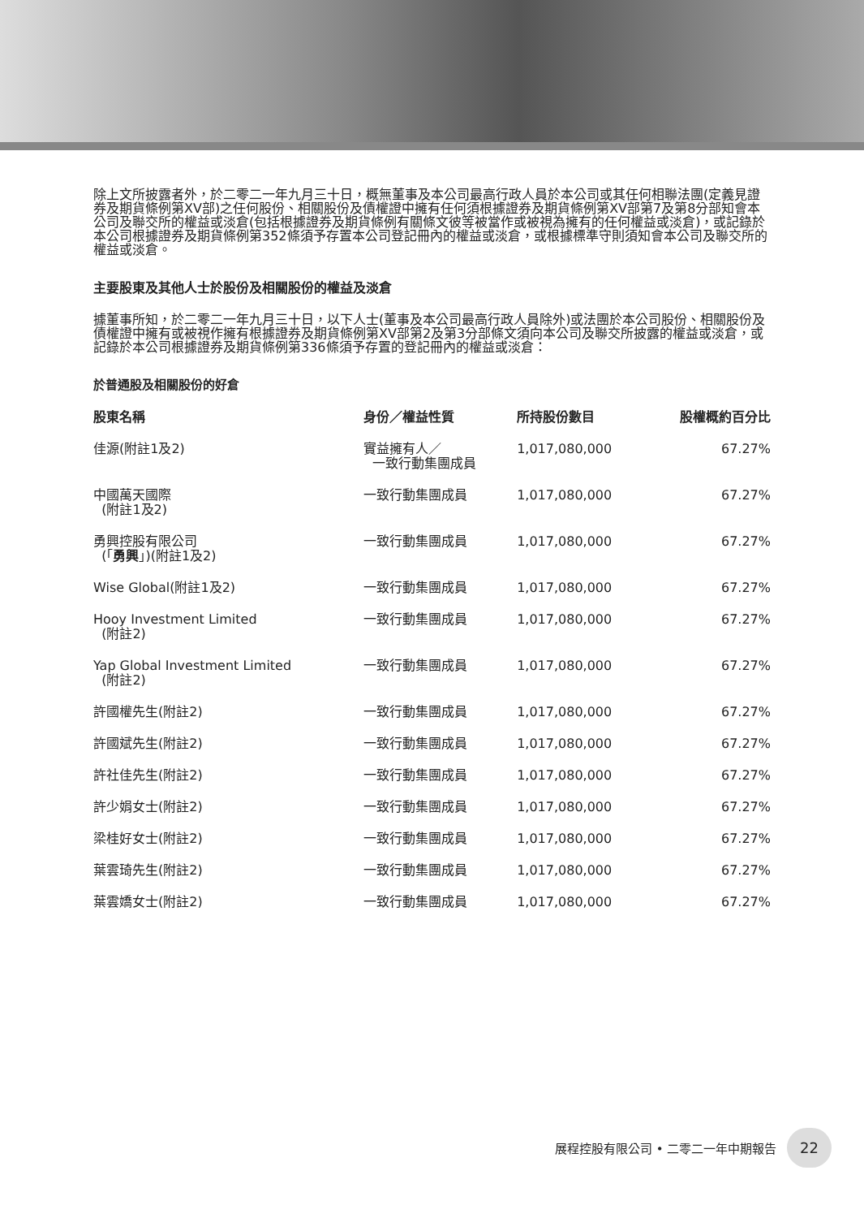除上文所披露者外，於二零二一年九月三十日，概無董事及本公司最高行政人員於本公司或其任何相聯法團(定義見證券及期貨條例第XV部)之任何股份、相關股份及債權證中擁有任何須根據證券及期貨條例第XV部第7及第8分部知會本公司及聯交所的權益或淡倉(包括根據證券及期貨條例有關條文彼等被當作或被視為擁有的任何權益或淡倉)，或記錄於本公司根據證券及期貨條例第352條須予存置本公司登記冊內的權益或淡倉，或根據標準守則須知會本公司及聯交所的權益或淡倉。
主要股東及其他人士於股份及相關股份的權益及淡倉
據董事所知，於二零二一年九月三十日，以下人士(董事及本公司最高行政人員除外)或法團於本公司股份、相關股份及債權證中擁有或被視作擁有根據證券及期貨條例第XV部第2及第3分部條文須向本公司及聯交所披露的權益或淡倉，或記錄於本公司根據證券及期貨條例第336條須予存置的登記冊內的權益或淡倉：
於普通股及相關股份的好倉
| 股東名稱 | 身份／權益性質 | 所持股份數目 | 股權概約百分比 |
| --- | --- | --- | --- |
| 佳源(附註1及2) | 實益擁有人／ 一致行動集團成員 | 1,017,080,000 | 67.27% |
| 中國萬天國際 (附註1及2) | 一致行動集團成員 | 1,017,080,000 | 67.27% |
| 勇興控股有限公司 (「 勇興 」)(附註1及2) | 一致行動集團成員 | 1,017,080,000 | 67.27% |
| Wise Global(附註1及2) | 一致行動集團成員 | 1,017,080,000 | 67.27% |
| Hooy Investment Limited (附註2) | 一致行動集團成員 | 1,017,080,000 | 67.27% |
| Yap Global Investment Limited (附註2) | 一致行動集團成員 | 1,017,080,000 | 67.27% |
| 許國權先生(附註2) | 一致行動集團成員 | 1,017,080,000 | 67.27% |
| 許國斌先生(附註2) | 一致行動集團成員 | 1,017,080,000 | 67.27% |
| 許社佳先生(附註2) | 一致行動集團成員 | 1,017,080,000 | 67.27% |
| 許少娟女士(附註2) | 一致行動集團成員 | 1,017,080,000 | 67.27% |
| 梁桂好女士(附註2) | 一致行動集團成員 | 1,017,080,000 | 67.27% |
| 葉雲琦先生(附註2) | 一致行動集團成員 | 1,017,080,000 | 67.27% |
| 葉雲嬌女士(附註2) | 一致行動集團成員 | 1,017,080,000 | 67.27% |
展程控股有限公司 • 二零二一年中期報告 22